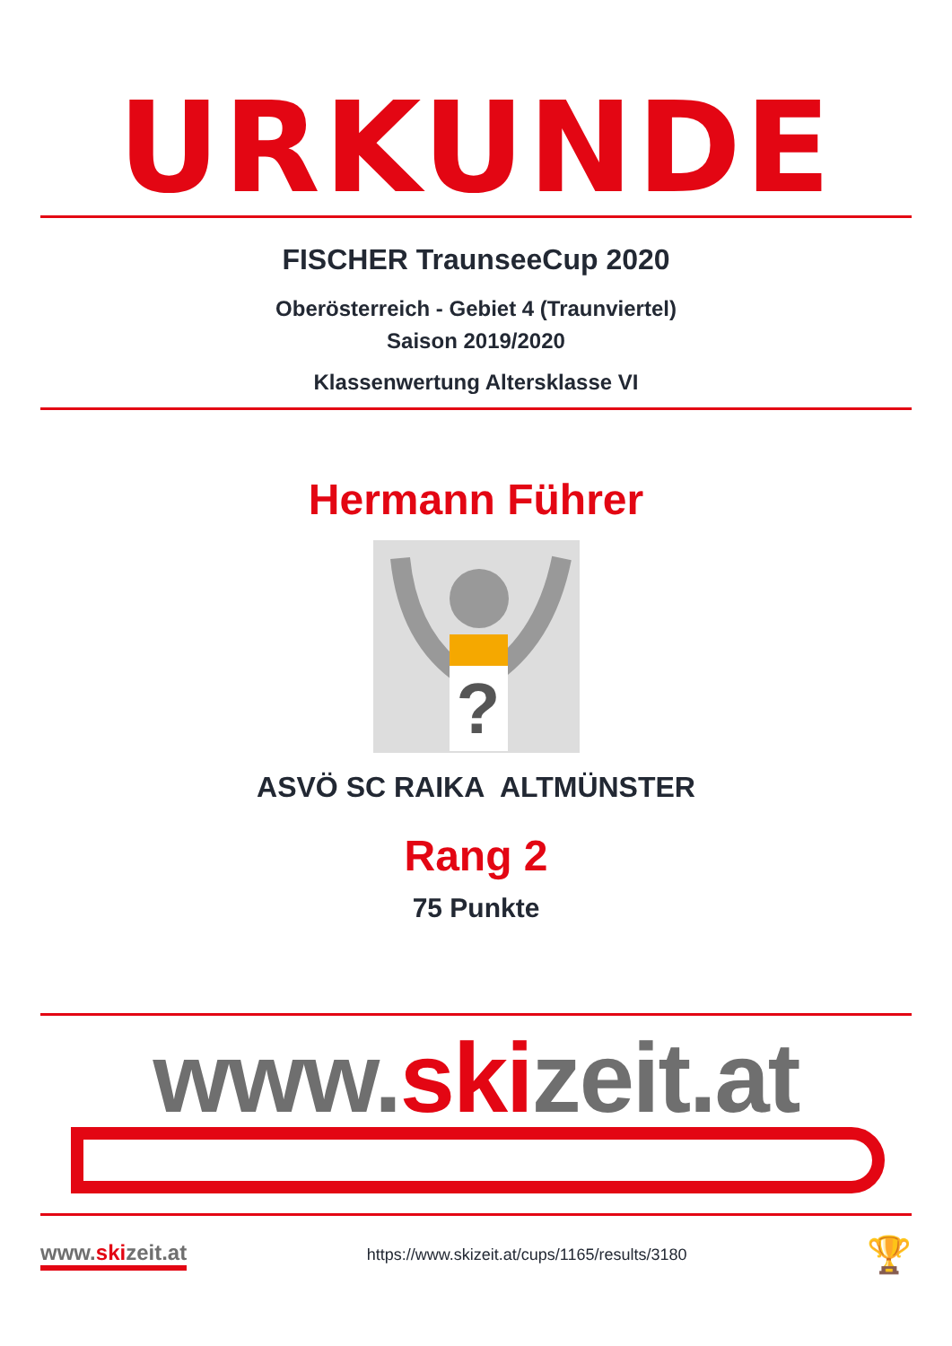URKUNDE
FISCHER TraunseeCup 2020
Oberösterreich - Gebiet 4 (Traunviertel)
Saison 2019/2020
Klassenwertung Altersklasse VI
Hermann Führer
?
ASVÖ SC RAIKA ALTMÜNSTER
Rang 2
75 Punkte
www.skizeit.at
www.skizeit.at
https://www.skizeit.at/cups/1165/results/3180
🏆